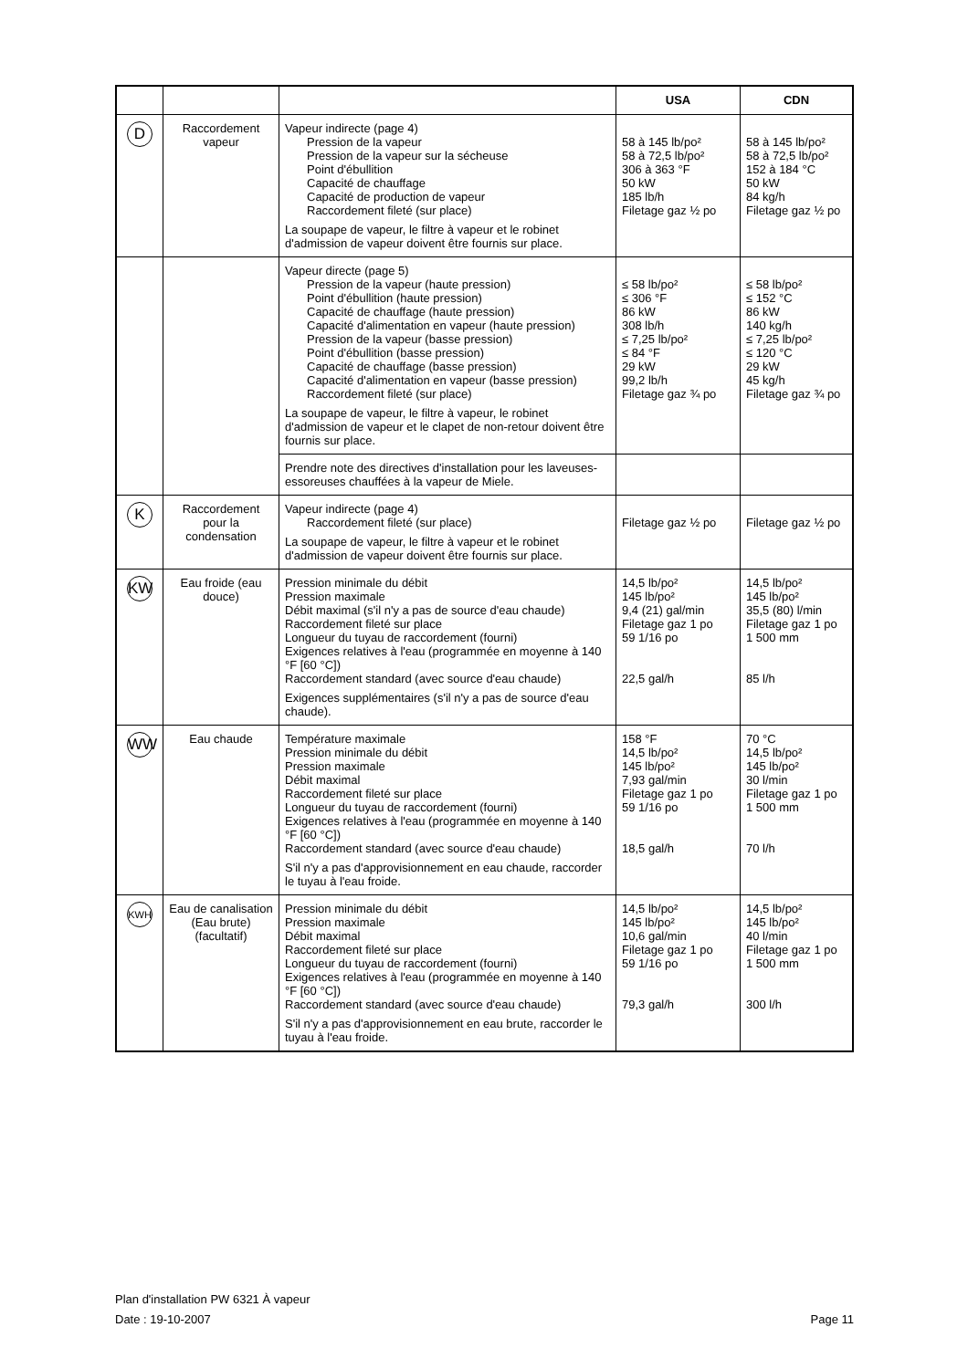| | | | USA | CDN |
| --- | --- | --- | --- | --- |
| D | Raccordement vapeur | Vapeur indirecte (page 4) Pression de la vapeur Pression de la vapeur sur la sécheuse Point d'ébullition Capacité de chauffage Capacité de production de vapeur Raccordement fileté (sur place) La soupape de vapeur, le filtre à vapeur et le robinet d'admission de vapeur doivent être fournis sur place. | 58 à 145 lb/po² 58 à 72,5 lb/po² 306 à 363 °F 50 kW 185 lb/h Filetage gaz ½ po | 58 à 145 lb/po² 58 à 72,5 lb/po² 152 à 184 °C 50 kW 84 kg/h Filetage gaz ½ po |
| | | Vapeur directe (page 5) Pression de la vapeur (haute pression) Point d'ébullition (haute pression) Capacité de chauffage (haute pression) Capacité d'alimentation en vapeur (haute pression) Pression de la vapeur (basse pression) Point d'ébullition (basse pression) Capacité de chauffage (basse pression) Capacité d'alimentation en vapeur (basse pression) Raccordement fileté (sur place) La soupape de vapeur, le filtre à vapeur, le robinet d'admission de vapeur et le clapet de non-retour doivent être fournis sur place. | ≤ 58 lb/po² ≤ 306 °F 86 kW 308 lb/h ≤ 7,25 lb/po² ≤ 84 °F 29 kW 99,2 lb/h Filetage gaz ¾ po | ≤ 58 lb/po² ≤ 152 °C 86 kW 140 kg/h ≤ 7,25 lb/po² ≤ 120 °C 29 kW 45 kg/h Filetage gaz ¾ po |
| | | Prendre note des directives d'installation pour les laveuses-essoreuses chauffées à la vapeur de Miele. | | |
| K | Raccordement pour la condensation | Vapeur indirecte (page 4) Raccordement fileté (sur place) La soupape de vapeur, le filtre à vapeur et le robinet d'admission de vapeur doivent être fournis sur place. | Filetage gaz ½ po | Filetage gaz ½ po |
| KW | Eau froide (eau douce) | Pression minimale du débit Pression maximale Débit maximal (s'il n'y a pas de source d'eau chaude) Raccordement fileté sur place Longueur du tuyau de raccordement (fourni) Exigences relatives à l'eau (programmée en moyenne à 140 °F [60 °C]) Raccordement standard (avec source d'eau chaude) Exigences supplémentaires (s'il n'y a pas de source d'eau chaude). | 14,5 lb/po² 145 lb/po² 9,4 (21) gal/min Filetage gaz 1 po 59 1/16 po 22,5 gal/h | 14,5 lb/po² 145 lb/po² 35,5 (80) l/min Filetage gaz 1 po 1 500 mm 85 l/h |
| WW | Eau chaude | Température maximale Pression minimale du débit Pression maximale Débit maximal Raccordement fileté sur place Longueur du tuyau de raccordement (fourni) Exigences relatives à l'eau (programmée en moyenne à 140 °F [60 °C]) Raccordement standard (avec source d'eau chaude) S'il n'y a pas d'approvisionnement en eau chaude, raccorder le tuyau à l'eau froide. | 158 °F 14,5 lb/po² 145 lb/po² 7,93 gal/min Filetage gaz 1 po 59 1/16 po 18,5 gal/h | 70 °C 14,5 lb/po² 145 lb/po² 30 l/min Filetage gaz 1 po 1 500 mm 70 l/h |
| KWH | Eau de canalisation (Eau brute) (facultatif) | Pression minimale du débit Pression maximale Débit maximal Raccordement fileté sur place Longueur du tuyau de raccordement (fourni) Exigences relatives à l'eau (programmée en moyenne à 140 °F [60 °C]) Raccordement standard (avec source d'eau chaude) S'il n'y a pas d'approvisionnement en eau brute, raccorder le tuyau à l'eau froide. | 14,5 lb/po² 145 lb/po² 10,6 gal/min Filetage gaz 1 po 59 1/16 po 79,3 gal/h | 14,5 lb/po² 145 lb/po² 40 l/min Filetage gaz 1 po 1 500 mm 300 l/h |
Plan d'installation PW 6321 À vapeur
Date : 19-10-2007 Page 11